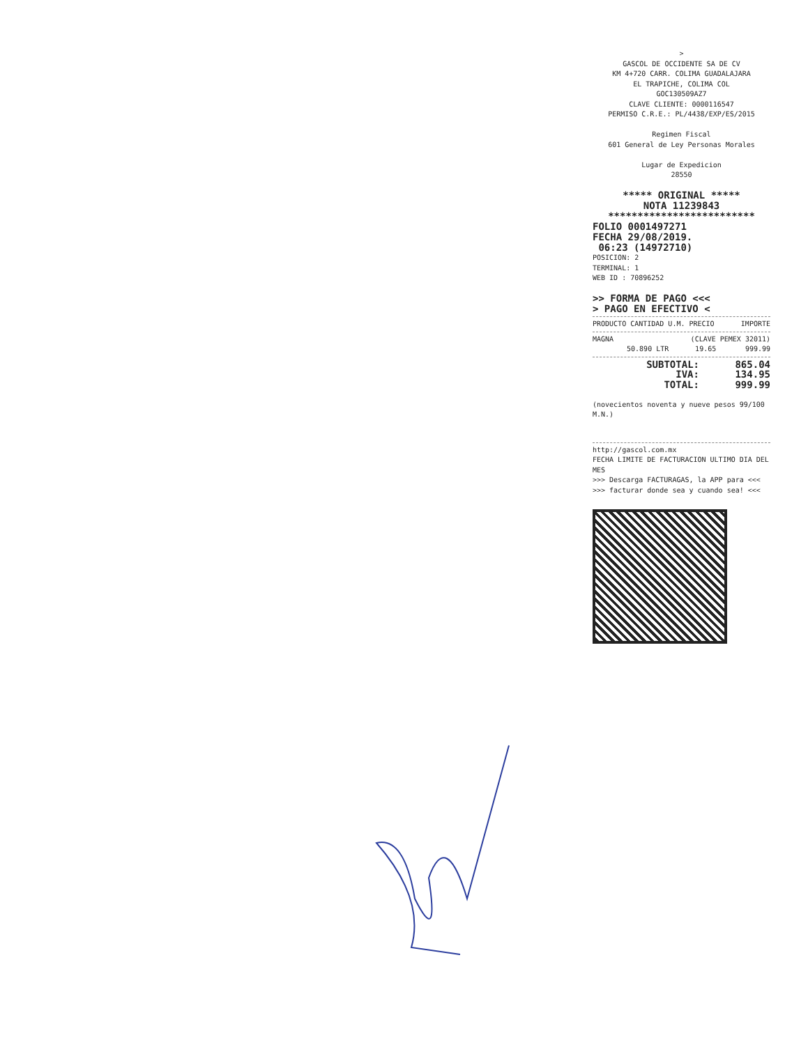>
GASCOL DE OCCIDENTE SA DE CV
KM 4+720 CARR. COLIMA GUADALAJARA
EL TRAPICHE, COLIMA COL
GOC130509AZ7
CLAVE CLIENTE: 0000116547
PERMISO C.R.E.: PL/4438/EXP/ES/2015
Regimen Fiscal
601 General de Ley Personas Morales
Lugar de Expedicion
28550
***** ORIGINAL *****
NOTA 11239843
*************************
FOLIO 0001497271
FECHA 29/08/2019.
06:23 (14972710)
POSICION: 2
TERMINAL: 1
WEB ID : 70896252
>> FORMA DE PAGO <<<
> PAGO EN EFECTIVO <
| PRODUCTO CANTIDAD U.M. PRECIO | IMPORTE |
| --- | --- |
| MAGNA | (CLAVE PEMEX 32011) | | |
| | 50.890 LTR | 19.65 | 999.99 |
| SUBTOTAL: | 865.04 |
| IVA: | 134.95 |
| TOTAL: | 999.99 |
(novecientos noventa y nueve pesos 99/100 M.N.)
http://gascol.com.mx
FECHA LIMITE DE FACTURACION ULTIMO DIA DEL MES
>>> Descarga FACTURAGAS, la APP para <<<
>>> facturar donde sea y cuando sea! <<<